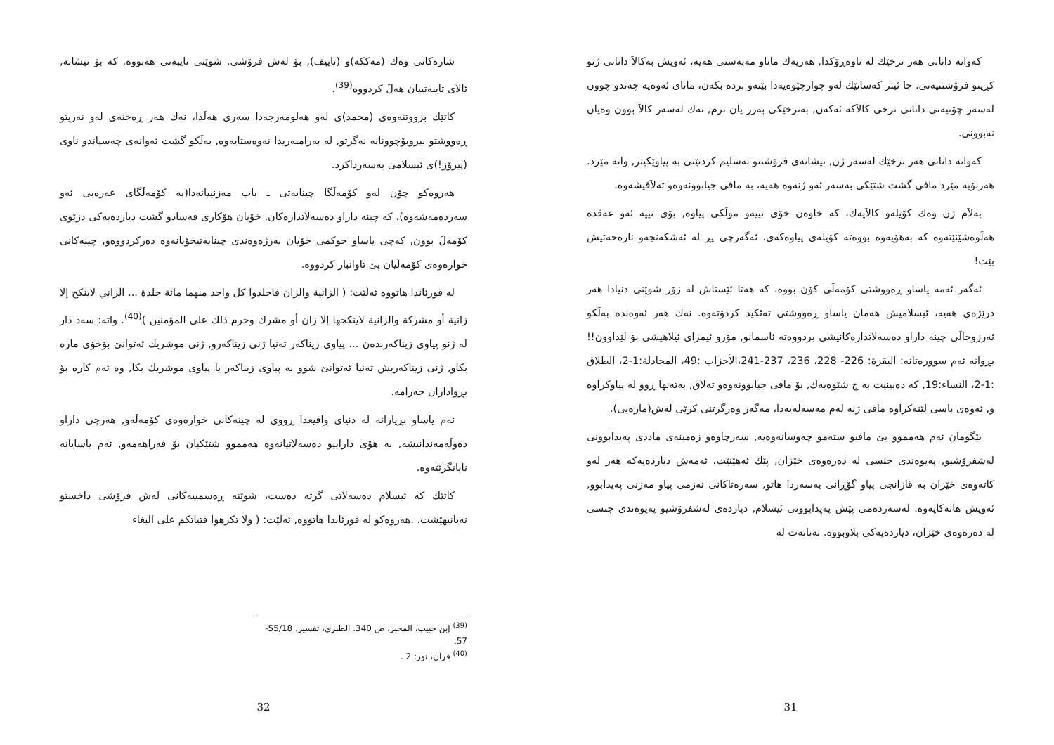کەواتە دانانی هەر نرخێك لە ناوەڕۆکدا, هەریەك ماناو مەبەستی هەیە، ئەویش بەکالاَ دانانی ژنو کڕینو فرۆشتنیەتی. جا ئیتر کەسانێك لەو چوارچێوەیەدا بێنەو بردە بکەن، مانای ئەوەیە چەندو چوون لەسەر چۆنیەتی دانانی نرخی کالاَکە ئەکەن, بەنرخێکی بەرز یان نزم, نەك لەسەر کالاَ بوون وەیان نەبوونی.
کەواتە دانانی هەر نرخێك لەسەر ژن, نیشانەی فرۆشتنو تەسلیم کردنێتی بە پیاوێکیتر, واتە مێرد. هەربۆیە مێرد مافی گشت شتێکی بەسەر ئەو ژنەوە هەیە، بە مافی جیابوونەوەو تەلاَقیشەوە.
بەلاَم ژن وەك کۆیلەو کالاَیەك، کە خاوەن خۆی نییەو مولَکی پیاوە, بۆی نییە ئەو عەقدە هەلَوەشێنێتەوە کە بەهۆیەوە بووەتە کۆیلەی پیاوەکەی، ئەگەرچی پڕ لە ئەشکەنجەو نارەحەتیش بێت!
ئەگەر ئەمە یاساو ڕەووشتی کۆمەلَی کۆن بووە، کە هەتا ئێستاش لە زۆر شوێنی دنیادا هەر درێژەی هەیە، ئیسلامیش هەمان یاساو ڕەووشتی تەئکید کردۆتەوە. نەك هەر ئەوەندە بەلَکو ئەرزوحالَی چینە داراو دەسەلاَتدارەکانیشی بردووەتە ئاسمانو, مۆرو ئیمزای ئیلاهیشی بۆ لێداوون!! بڕوانە ئەم سوورەتانە: البقرة: 226- 228، 236، 237-241،الأحزاب :49، المجادلة:1-2، الطلاق :1-2، النساء:19, کە دەبینیت بە چ شێوەیەك, بۆ مافی جیابوونەوەو تەلاَق, بەتەنها ڕوو لە پیاوکراوە و, ئەوەی باسی لێنەکراوە مافی ژنە لەم مەسەلەیەدا، مەگەر وەرگرتنی کرێی لەش(مارەیی).
بێگومان ئەم هەمموو بێ مافیو ستەمو چەوسانەوەیە, سەرچاوەو زەمینەی ماددی پەیدابوونی لەشفرۆشیو, پەیوەندی جنسی لە دەرەوەی خێزان, پێك ئەهێنێت. ئەمەش دیاردەیەکە هەر لەو کاتەوەی خێزان بە قازانجی پیاو گۆڕانی بەسەردا هاتو, سەرەتاکانی نەزمی پیاو مەزنی پەیدابوو, ئەویش هاتەکایەوە. لەسەردەمی پێش پەیدابوونی ئیسلام, دیاردەی لەشفرۆشیو پەیوەندی جنسی لە دەرەوەی خێزان، دیاردەیەکی بلاوبووە. تەنانەت لە
31
شارەکانی وەك (مەککە)و (تاییف), بۆ لەش فرۆشی, شوێنی تایبەتی هەبووە, کە بۆ نیشانە, ئالاَی تایبەتییان هەلَ کردووە<sup>(39)</sup>.
کاتێك بزووتنەوەی (محمد)ی لەو هەلومەرجەدا سەری هەلَدا، نەك هەر ڕەخنەی لەو نەریتو ڕەووشتو بیروبۆچوونانە نەگرتو, لە بەرامبەریدا نەوەستایەوە, بەلَکو گشت ئەوانەی چەسپاندو ناوی (پیرۆز!)ی ئیسلامی بەسەرداکرد.
هەروەکو چۆن لەو کۆمەلَگا چینایەتی ـ باب مەزنییانەدا(بە کۆمەلَگای عەرەبی ئەو سەردەمەشەوە)، کە چینە داراو دەسەلاَتدارەکان, خۆیان هۆکاری فەسادو گشت دیاردەیەکی دزێوی کۆمەلَ بوون, کەچی یاساو حوکمی خۆیان بەرژەوەندی چینایەتیخۆیانەوە دەرکردووەو, چینەکانی خوارەوەی کۆمەلَیان پێ تاوانبار کردووە.
لە قورئاندا هاتووە ئەلَێت: ( الزانية والزان فاجلدوا كل واحد منهما مائة جلدة ... الزاني لاينكح إلا زانية أو مشركة والزانية لاينكحها إلا زان أو مشرك وحرم ذلك على المؤمنين )<sup>(40)</sup>. واتە: سەد دار لە ژنو پیاوی زیناکەربدەن ... پیاوی زیناکەر تەنیا ژنی زیناکەرو, ژنی موشریك ئەتوانێ بۆخۆی مارە بکاو, ژنی زیناکەریش تەنیا ئەتوانێ شوو بە پیاوی زیناکەر یا پیاوی موشریك بکا, وە ئەم کارە بۆ بڕواداران حەرامە.
ئەم یاساو بڕیارانە لە دنیای واقیعدا ڕووی لە چینەکانی خوارەوەی کۆمەلَەو, هەرچی داراو دەولَەمەندانیشە, بە هۆی دارایيو دەسەلاَتیانەوە هەمموو شتێکیان بۆ فەراهەمەو, ئەم یاسایانە نایانگرێتەوە.
کاتێك کە ئیسلام دەسەلاَتی گرتە دەست، شوێنە ڕەسمییەکانی لەش فرۆشی داخستو نەیانیهێشت. .هەروەکو لە قورئاندا هاتووە, ئەلَێت: ( ولا تكرهوا فتياتكم على البغاء
<sup>(39)</sup> إبن حبيب، المحبر، ص 340. الطبري، تفسير، 55/18-57.
<sup>(40)</sup> قرآن، نور: 2 .
32